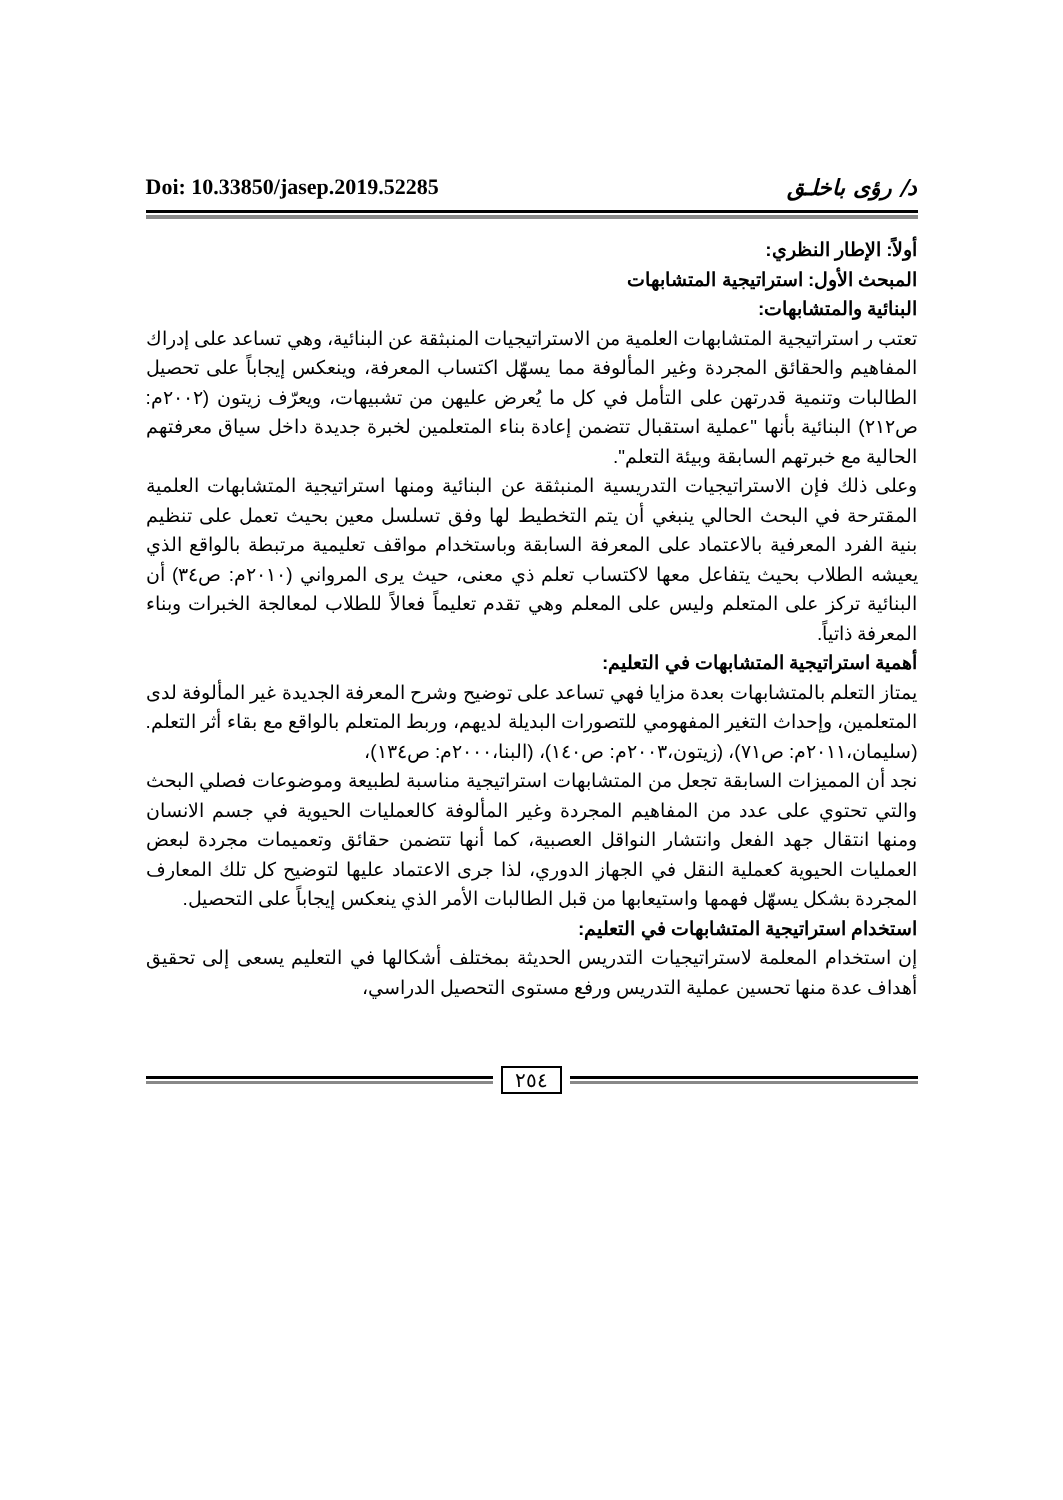Doi: 10.33850/jasep.2019.52285 د/ رؤى باخلـق
أولاً: الإطار النظري:
المبحث الأول: استراتيجية المتشابهات
البنائية والمتشابهات:
تعتب ر استراتيجية المتشابهات العلمية من الاستراتيجيات المنبثقة عن البنائية، وهي تساعد على إدراك المفاهيم والحقائق المجردة وغير المألوفة مما يسهّل اكتساب المعرفة، وينعكس إيجاباً على تحصيل الطالبات وتنمية قدرتهن على التأمل في كل ما يُعرض عليهن من تشبيهات، ويعرّف زيتون (٢٠٠٢م: ص٢١٢) البنائية بأنها "عملية استقبال تتضمن إعادة بناء المتعلمين لخبرة جديدة داخل سياق معرفتهم الحالية مع خبرتهم السابقة وبيئة التعلم".
وعلى ذلك فإن الاستراتيجيات التدريسية المنبثقة عن البنائية ومنها استراتيجية المتشابهات العلمية المقترحة في البحث الحالي ينبغي أن يتم التخطيط لها وفق تسلسل معين بحيث تعمل على تنظيم بنية الفرد المعرفية بالاعتماد على المعرفة السابقة وباستخدام مواقف تعليمية مرتبطة بالواقع الذي يعيشه الطلاب بحيث يتفاعل معها لاكتساب تعلم ذي معنى، حيث يرى المرواني (٢٠١٠م: ص٣٤) أن البنائية تركز على المتعلم وليس على المعلم وهي تقدم تعليماً فعالاً للطلاب لمعالجة الخبرات وبناء المعرفة ذاتياً.
أهمية استراتيجية المتشابهات في التعليم:
يمتاز التعلم بالمتشابهات بعدة مزايا فهي تساعد على توضيح وشرح المعرفة الجديدة غير المألوفة لدى المتعلمين، وإحداث التغير المفهومي للتصورات البديلة لديهم، وربط المتعلم بالواقع مع بقاء أثر التعلم. (سليمان،٢٠١١م: ص٧١)، (زيتون،٢٠٠٣م: ص١٤٠)، (البنا،٢٠٠٠م: ص١٣٤)،
نجد أن المميزات السابقة تجعل من المتشابهات استراتيجية مناسبة لطبيعة وموضوعات فصلي البحث والتي تحتوي على عدد من المفاهيم المجردة وغير المألوفة كالعمليات الحيوية في جسم الانسان ومنها انتقال جهد الفعل وانتشار النواقل العصبية، كما أنها تتضمن حقائق وتعميمات مجردة لبعض العمليات الحيوية كعملية النقل في الجهاز الدوري، لذا جرى الاعتماد عليها لتوضيح كل تلك المعارف المجردة بشكل يسهّل فهمها واستيعابها من قبل الطالبات الأمر الذي ينعكس إيجاباً على التحصيل.
استخدام استراتيجية المتشابهات في التعليم:
إن استخدام المعلمة لاستراتيجيات التدريس الحديثة بمختلف أشكالها في التعليم يسعى إلى تحقيق أهداف عدة منها تحسين عملية التدريس ورفع مستوى التحصيل الدراسي،
٢٥٤